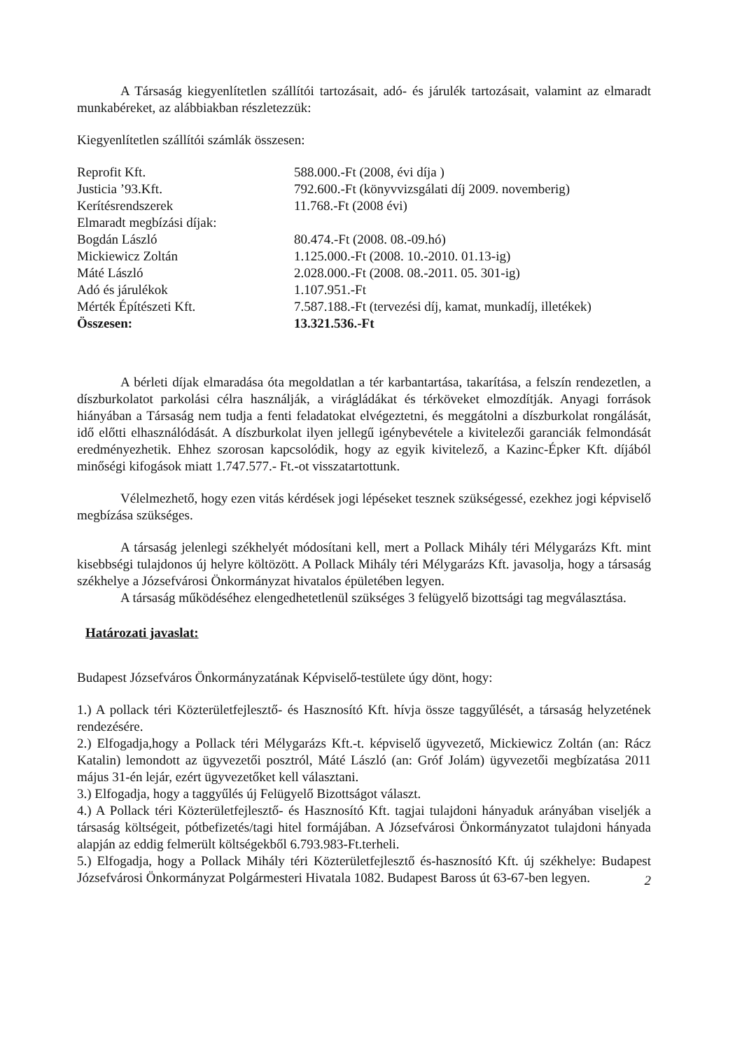A Társaság kiegyenlítetlen szállítói tartozásait, adó- és járulék tartozásait, valamint az elmaradt munkabéreket, az alábbiakban részletezzük:
Kiegyenlítetlen szállítói számlák összesen:
| Reprofit Kft. | 588.000.-Ft (2008, évi díja ) |
| Justicia ’93.Kft. | 792.600.-Ft (könyvvizsgálati díj 2009. novemberig) |
| Kerítésrendszerek | 11.768.-Ft (2008 évi) |
| Elmaradt megbízási díjak: | |
| Bogdán László | 80.474.-Ft (2008. 08.-09.hó) |
| Mickiewicz Zoltán | 1.125.000.-Ft (2008. 10.-2010. 01.13-ig) |
| Máté László | 2.028.000.-Ft (2008. 08.-2011. 05. 301-ig) |
| Adó és járulékok | 1.107.951.-Ft |
| Mérték Építészeti Kft. | 7.587.188.-Ft (tervezési díj, kamat, munkadíj, illetékek) |
| Összesen: | 13.321.536.-Ft |
A bérleti díjak elmaradása óta megoldatlan a tér karbantartása, takarítása, a felszín rendezetlen, a díszburkolatot parkolási célra használják, a virágládákat és térköveket elmozdítják. Anyagi források hiányában a Társaság nem tudja a fenti feladatokat elvégeztetni, és meggátolni a díszburkolat rongálását, idő előtti elhasználódását. A díszburkolat ilyen jellegű igénybevétele a kivitelezői garanciák felmondását eredményezhetik. Ehhez szorosan kapcsolódik, hogy az egyik kivitelező, a Kazinc-Épker Kft. díjából minőségi kifogások miatt 1.747.577.- Ft.-ot visszatartottunk.
Vélelmezhető, hogy ezen vitás kérdések jogi lépéseket tesznek szükségessé, ezekhez jogi képviselő megbízása szükséges.
A társaság jelenlegi székhelyét módosítani kell, mert a Pollack Mihály téri Mélygarázs Kft. mint kisebbségi tulajdonos új helyre költözött. A Pollack Mihály téri Mélygarázs Kft. javasolja, hogy a társaság székhelye a Józsefvárosi Önkormányzat hivatalos épületében legyen.
A társaság működéséhez elengedhetetlenül szükséges 3 felügyelő bizottsági tag megválasztása.
Határozati javaslat:
Budapest Józsefváros Önkormányzatának Képviselő-testülete úgy dönt, hogy:
1.) A pollack téri Közterületfejlesztő- és Hasznosító Kft. hívja össze taggyűlését, a társaság helyzetének rendezésére.
2.) Elfogadja,hogy a Pollack téri Mélygarázs Kft.-t. képviselő ügyvezető, Mickiewicz Zoltán (an: Rácz Katalin) lemondott az ügyvezetői posztról, Máté László (an: Gróf Jolám) ügyvezetői megbízatása 2011 május 31-én lejár, ezért ügyvezetőket kell választani.
3.) Elfogadja, hogy a taggyűlés új Felügyelő Bizottságot választ.
4.) A Pollack téri Közterületfejlesztő- és Hasznosító Kft. tagjai tulajdoni hányaduk arányában viseljék a társaság költségeit, pótbefizetés/tagi hitel formájában. A Józsefvárosi Önkormányzatot tulajdoni hányada alapján az eddig felmerült költségekből 6.793.983-Ft.terheli.
5.) Elfogadja, hogy a Pollack Mihály téri Közterületfejlesztő és-hasznosító Kft. új székhelye: Budapest Józsefvárosi Önkormányzat Polgármesteri Hivatala 1082. Budapest Baross út 63-67-ben legyen.
2